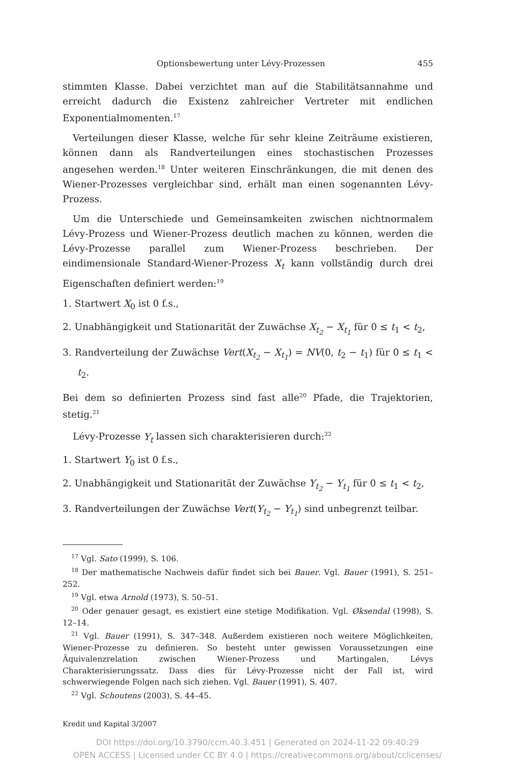Optionsbewertung unter Lévy-Prozessen 455
stimmten Klasse. Dabei verzichtet man auf die Stabilitätsannahme und erreicht dadurch die Existenz zahlreicher Vertreter mit endlichen Exponentialmomenten.<sup>17</sup>
Verteilungen dieser Klasse, welche für sehr kleine Zeiträume existieren, können dann als Randverteilungen eines stochastischen Prozesses angesehen werden.<sup>18</sup> Unter weiteren Einschränkungen, die mit denen des Wiener-Prozesses vergleichbar sind, erhält man einen sogenannten Lévy-Prozess.
Um die Unterschiede und Gemeinsamkeiten zwischen nichtnormalem Lévy-Prozess und Wiener-Prozess deutlich machen zu können, werden die Lévy-Prozesse parallel zum Wiener-Prozess beschrieben. Der eindimensionale Standard-Wiener-Prozess X<sub>t</sub> kann vollständig durch drei Eigenschaften definiert werden:<sup>19</sup>
1. Startwert X<sub>0</sub> ist 0 f.s.,
2. Unabhängigkeit und Stationarität der Zuwächse X<sub>t<sub>2</sub></sub> − X<sub>t<sub>1</sub></sub> für 0 ≤ t<sub>1</sub> < t<sub>2</sub>,
3. Randverteilung der Zuwächse Vert(X<sub>t<sub>2</sub></sub> − X<sub>t<sub>1</sub></sub>) = NV(0, t<sub>2</sub> − t<sub>1</sub>) für 0 ≤ t<sub>1</sub> < t<sub>2</sub>.
Bei dem so definierten Prozess sind fast alle<sup>20</sup> Pfade, die Trajektorien, stetig.<sup>21</sup>
Lévy-Prozesse Y<sub>t</sub> lassen sich charakterisieren durch:<sup>22</sup>
1. Startwert Y<sub>0</sub> ist 0 f.s.,
2. Unabhängigkeit und Stationarität der Zuwächse Y<sub>t<sub>2</sub></sub> − Y<sub>t<sub>1</sub></sub> für 0 ≤ t<sub>1</sub> < t<sub>2</sub>,
3. Randverteilungen der Zuwächse Vert(Y<sub>t<sub>2</sub></sub> − Y<sub>t<sub>1</sub></sub>) sind unbegrenzt teilbar.
<sup>17</sup> Vgl. Sato (1999), S. 106.
<sup>18</sup> Der mathematische Nachweis dafür findet sich bei Bauer. Vgl. Bauer (1991), S. 251–252.
<sup>19</sup> Vgl. etwa Arnold (1973), S. 50–51.
<sup>20</sup> Oder genauer gesagt, es existiert eine stetige Modifikation. Vgl. Øksendal (1998), S. 12–14.
<sup>21</sup> Vgl. Bauer (1991), S. 347–348. Außerdem existieren noch weitere Möglichkeiten, Wiener-Prozesse zu definieren. So besteht unter gewissen Voraussetzungen eine Äquivalenzrelation zwischen Wiener-Prozess und Martingalen, Lévys Charakterisierungssatz. Dass dies für Lévy-Prozesse nicht der Fall ist, wird schwerwiegende Folgen nach sich ziehen. Vgl. Bauer (1991), S. 407.
<sup>22</sup> Vgl. Schoutens (2003), S. 44–45.
Kredit und Kapital 3/2007
DOI https://doi.org/10.3790/ccm.40.3.451 | Generated on 2024-11-22 09:40:29
OPEN ACCESS | Licensed under CC BY 4.0 | https://creativecommons.org/about/cclicenses/